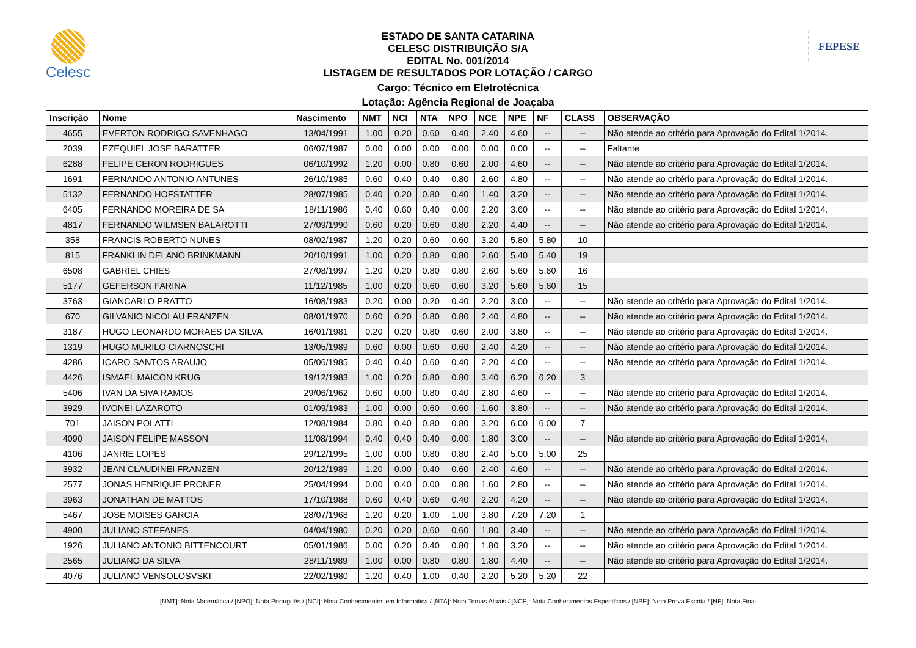Celesc FEPESE
ESTADO DE SANTA CATARINA
CELESC DISTRIBUIÇÃO S/A
EDITAL No. 001/2014
LISTAGEM DE RESULTADOS POR LOTAÇÃO / CARGO
Cargo: Técnico em Eletrotécnica
Lotação: Agência Regional de Joaçaba
| Inscrição | Nome | Nascimento | NMT | NCI | NTA | NPO | NCE | NPE | NF | CLASS | OBSERVAÇÃO |
| --- | --- | --- | --- | --- | --- | --- | --- | --- | --- | --- | --- |
| 4655 | EVERTON RODRIGO SAVENHAGO | 13/04/1991 | 1.00 | 0.20 | 0.60 | 0.40 | 2.40 | 4.60 | -- | -- | Não atende ao critério para Aprovação do Edital 1/2014. |
| 2039 | EZEQUIEL JOSE BARATTER | 06/07/1987 | 0.00 | 0.00 | 0.00 | 0.00 | 0.00 | 0.00 | -- | -- | Faltante |
| 6288 | FELIPE CERON RODRIGUES | 06/10/1992 | 1.20 | 0.00 | 0.80 | 0.60 | 2.00 | 4.60 | -- | -- | Não atende ao critério para Aprovação do Edital 1/2014. |
| 1691 | FERNANDO ANTONIO ANTUNES | 26/10/1985 | 0.60 | 0.40 | 0.40 | 0.80 | 2.60 | 4.80 | -- | -- | Não atende ao critério para Aprovação do Edital 1/2014. |
| 5132 | FERNANDO HOFSTATTER | 28/07/1985 | 0.40 | 0.20 | 0.80 | 0.40 | 1.40 | 3.20 | -- | -- | Não atende ao critério para Aprovação do Edital 1/2014. |
| 6405 | FERNANDO MOREIRA DE SA | 18/11/1986 | 0.40 | 0.60 | 0.40 | 0.00 | 2.20 | 3.60 | -- | -- | Não atende ao critério para Aprovação do Edital 1/2014. |
| 4817 | FERNANDO WILMSEN BALAROTTI | 27/09/1990 | 0.60 | 0.20 | 0.60 | 0.80 | 2.20 | 4.40 | -- | -- | Não atende ao critério para Aprovação do Edital 1/2014. |
| 358 | FRANCIS ROBERTO NUNES | 08/02/1987 | 1.20 | 0.20 | 0.60 | 0.60 | 3.20 | 5.80 | 5.80 | 10 | |
| 815 | FRANKLIN DELANO BRINKMANN | 20/10/1991 | 1.00 | 0.20 | 0.80 | 0.80 | 2.60 | 5.40 | 5.40 | 19 | |
| 6508 | GABRIEL CHIES | 27/08/1997 | 1.20 | 0.20 | 0.80 | 0.80 | 2.60 | 5.60 | 5.60 | 16 | |
| 5177 | GEFERSON FARINA | 11/12/1985 | 1.00 | 0.20 | 0.60 | 0.60 | 3.20 | 5.60 | 5.60 | 15 | |
| 3763 | GIANCARLO PRATTO | 16/08/1983 | 0.20 | 0.00 | 0.20 | 0.40 | 2.20 | 3.00 | -- | -- | Não atende ao critério para Aprovação do Edital 1/2014. |
| 670 | GILVANIO NICOLAU FRANZEN | 08/01/1970 | 0.60 | 0.20 | 0.80 | 0.80 | 2.40 | 4.80 | -- | -- | Não atende ao critério para Aprovação do Edital 1/2014. |
| 3187 | HUGO LEONARDO MORAES DA SILVA | 16/01/1981 | 0.20 | 0.20 | 0.80 | 0.60 | 2.00 | 3.80 | -- | -- | Não atende ao critério para Aprovação do Edital 1/2014. |
| 1319 | HUGO MURILO CIARNOSCHI | 13/05/1989 | 0.60 | 0.00 | 0.60 | 0.60 | 2.40 | 4.20 | -- | -- | Não atende ao critério para Aprovação do Edital 1/2014. |
| 4286 | ICARO SANTOS ARAUJO | 05/06/1985 | 0.40 | 0.40 | 0.60 | 0.40 | 2.20 | 4.00 | -- | -- | Não atende ao critério para Aprovação do Edital 1/2014. |
| 4426 | ISMAEL MAICON KRUG | 19/12/1983 | 1.00 | 0.20 | 0.80 | 0.80 | 3.40 | 6.20 | 6.20 | 3 | |
| 5406 | IVAN DA SIVA RAMOS | 29/06/1962 | 0.60 | 0.00 | 0.80 | 0.40 | 2.80 | 4.60 | -- | -- | Não atende ao critério para Aprovação do Edital 1/2014. |
| 3929 | IVONEI LAZAROTO | 01/09/1983 | 1.00 | 0.00 | 0.60 | 0.60 | 1.60 | 3.80 | -- | -- | Não atende ao critério para Aprovação do Edital 1/2014. |
| 701 | JAISON POLATTI | 12/08/1984 | 0.80 | 0.40 | 0.80 | 0.80 | 3.20 | 6.00 | 6.00 | 7 | |
| 4090 | JAISON FELIPE MASSON | 11/08/1994 | 0.40 | 0.40 | 0.40 | 0.00 | 1.80 | 3.00 | -- | -- | Não atende ao critério para Aprovação do Edital 1/2014. |
| 4106 | JANRIE LOPES | 29/12/1995 | 1.00 | 0.00 | 0.80 | 0.80 | 2.40 | 5.00 | 5.00 | 25 | |
| 3932 | JEAN CLAUDINEI FRANZEN | 20/12/1989 | 1.20 | 0.00 | 0.40 | 0.60 | 2.40 | 4.60 | -- | -- | Não atende ao critério para Aprovação do Edital 1/2014. |
| 2577 | JONAS HENRIQUE PRONER | 25/04/1994 | 0.00 | 0.40 | 0.00 | 0.80 | 1.60 | 2.80 | -- | -- | Não atende ao critério para Aprovação do Edital 1/2014. |
| 3963 | JONATHAN DE MATTOS | 17/10/1988 | 0.60 | 0.40 | 0.60 | 0.40 | 2.20 | 4.20 | -- | -- | Não atende ao critério para Aprovação do Edital 1/2014. |
| 5467 | JOSE MOISES GARCIA | 28/07/1968 | 1.20 | 0.20 | 1.00 | 1.00 | 3.80 | 7.20 | 7.20 | 1 | |
| 4900 | JULIANO STEFANES | 04/04/1980 | 0.20 | 0.20 | 0.60 | 0.60 | 1.80 | 3.40 | -- | -- | Não atende ao critério para Aprovação do Edital 1/2014. |
| 1926 | JULIANO ANTONIO BITTENCOURT | 05/01/1986 | 0.00 | 0.20 | 0.40 | 0.80 | 1.80 | 3.20 | -- | -- | Não atende ao critério para Aprovação do Edital 1/2014. |
| 2565 | JULIANO DA SILVA | 28/11/1989 | 1.00 | 0.00 | 0.80 | 0.80 | 1.80 | 4.40 | -- | -- | Não atende ao critério para Aprovação do Edital 1/2014. |
| 4076 | JULIANO VENSOLOSVSKI | 22/02/1980 | 1.20 | 0.40 | 1.00 | 0.40 | 2.20 | 5.20 | 5.20 | 22 | |
[NMT]: Nota Matemática / [NPO]: Nota Português / [NCI]: Nota Conhecimentos em Informática / [NTA]: Nota Temas Atuais / [NCE]: Nota Conhecimentos Específicos / [NPE]: Nota Prova Escrita / [NF]: Nota Final